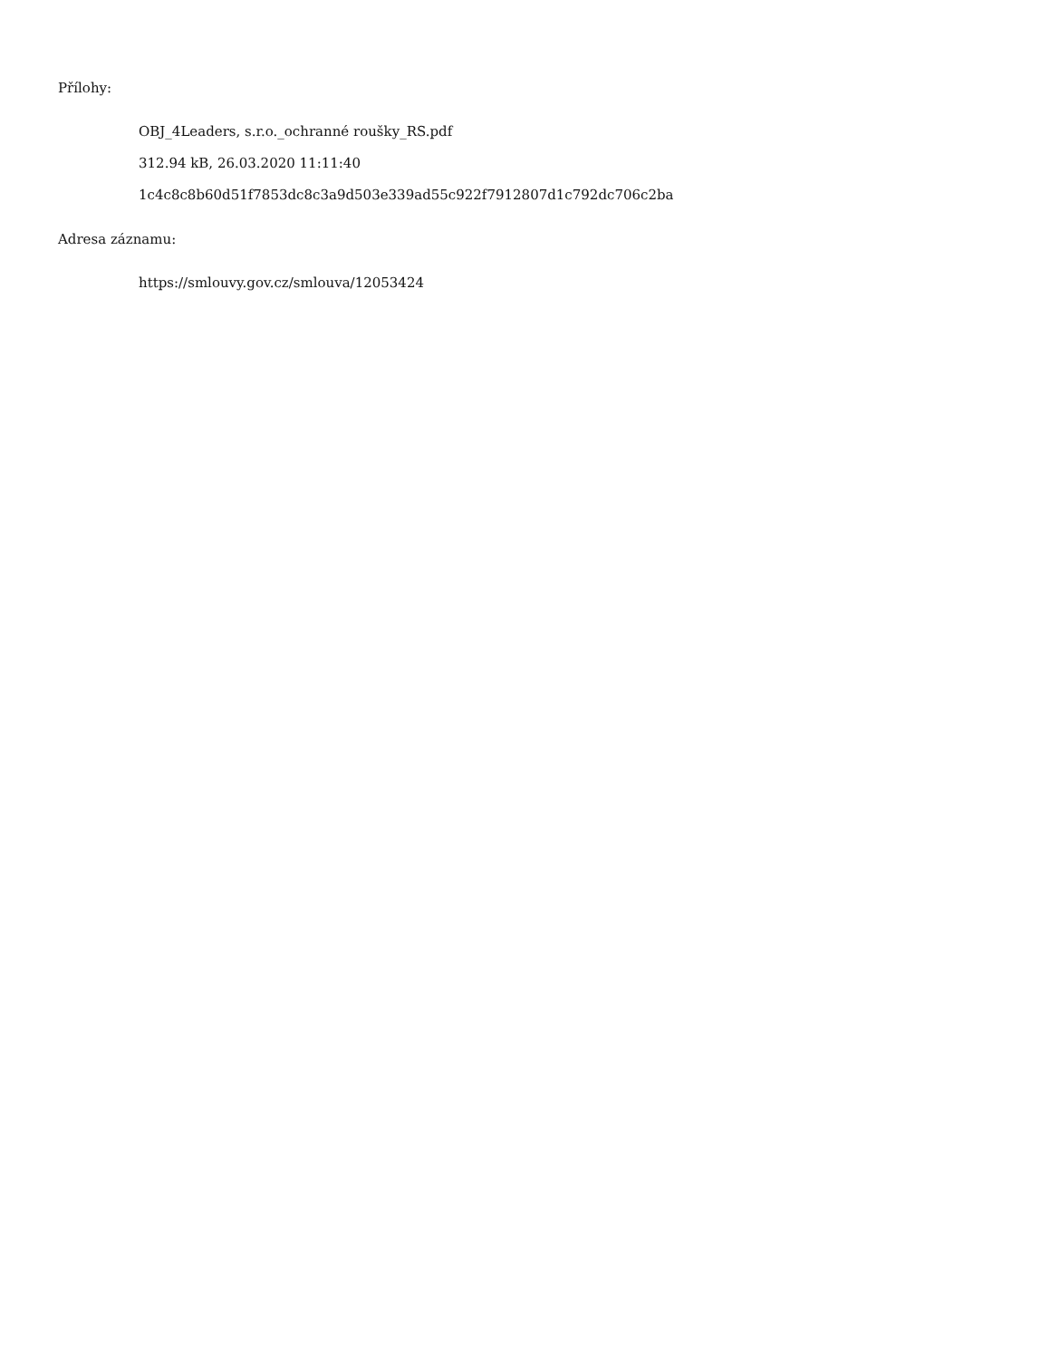Přílohy:
OBJ_4Leaders, s.r.o._ochranné roušky_RS.pdf
312.94 kB, 26.03.2020 11:11:40
1c4c8c8b60d51f7853dc8c3a9d503e339ad55c922f7912807d1c792dc706c2ba
Adresa záznamu:
https://smlouvy.gov.cz/smlouva/12053424